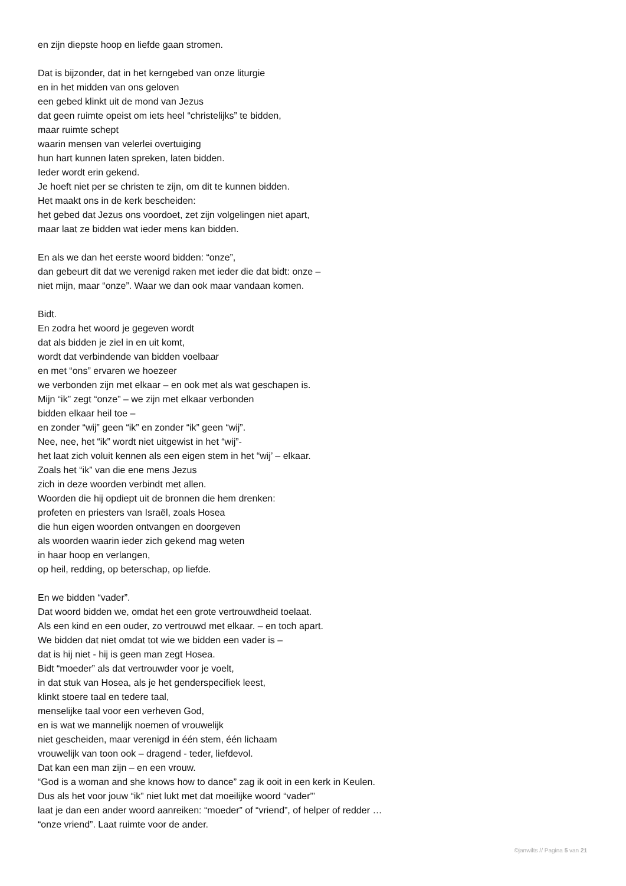en zijn diepste hoop en liefde gaan stromen.
Dat is bijzonder, dat in het kerngebed van onze liturgie
en in het midden van ons geloven
een gebed klinkt uit de mond van Jezus
dat geen ruimte opeist om iets heel “christelijks” te bidden,
maar ruimte schept
waarin mensen van velerlei overtuiging
hun hart kunnen laten spreken, laten bidden.
Ieder wordt erin gekend.
Je hoeft niet per se christen te zijn, om dit te kunnen bidden.
Het maakt ons in de kerk bescheiden:
het gebed dat Jezus ons voordoet, zet zijn volgelingen niet apart,
maar laat ze bidden wat ieder mens kan bidden.
En als we dan het eerste woord bidden: “onze”,
dan gebeurt dit dat we verenigd raken met ieder die dat bidt: onze –
niet mijn, maar “onze”. Waar we dan ook maar vandaan komen.
Bidt.
En zodra het woord je gegeven wordt
dat als bidden je ziel in en uit komt,
wordt dat verbindende van bidden voelbaar
en met “ons” ervaren we hoezeer
we verbonden zijn met elkaar – en ook met als wat geschapen is.
Mijn “ik” zegt “onze” – we zijn met elkaar verbonden
bidden elkaar heil toe –
en zonder “wij” geen “ik” en zonder “ik” geen “wij”.
Nee, nee, het “ik” wordt niet uitgewist in het “wij”-
het laat zich voluit kennen als een eigen stem in het “wij’ – elkaar.
Zoals het “ik” van die ene mens Jezus
zich in deze woorden verbindt met allen.
Woorden die hij opdiept uit de bronnen die hem drenken:
profeten en priesters van Israël, zoals Hosea
die hun eigen woorden ontvangen en doorgeven
als woorden waarin ieder zich gekend mag weten
in haar hoop en verlangen,
op heil, redding, op beterschap, op liefde.
En we bidden “vader”.
Dat woord bidden we, omdat het een grote vertrouwdheid toelaat.
Als een kind en een ouder, zo vertrouwd met elkaar. – en toch apart.
We bidden dat niet omdat tot wie we bidden een vader is –
dat is hij niet - hij is geen man zegt Hosea.
Bidt “moeder” als dat vertrouwder voor je voelt,
in dat stuk van Hosea, als je het genderspecifiek leest,
klinkt stoere taal en tedere taal,
menselijke taal voor een verheven God,
en is wat we mannelijk noemen of vrouwelijk
niet gescheiden, maar verenigd in één stem, één lichaam
vrouwelijk van toon ook – dragend - teder, liefdevol.
Dat kan een man zijn – en een vrouw.
“God is a woman and she knows how to dance” zag ik ooit in een kerk in Keulen.
Dus als het voor jouw “ik” niet lukt met dat moeilijke woord “vader”’
laat je dan een ander woord aanreiken: “moeder” of “vriend”, of helper of redder …
“onze vriend”. Laat ruimte voor de ander.
©janwilts // Pagina 5 van 21